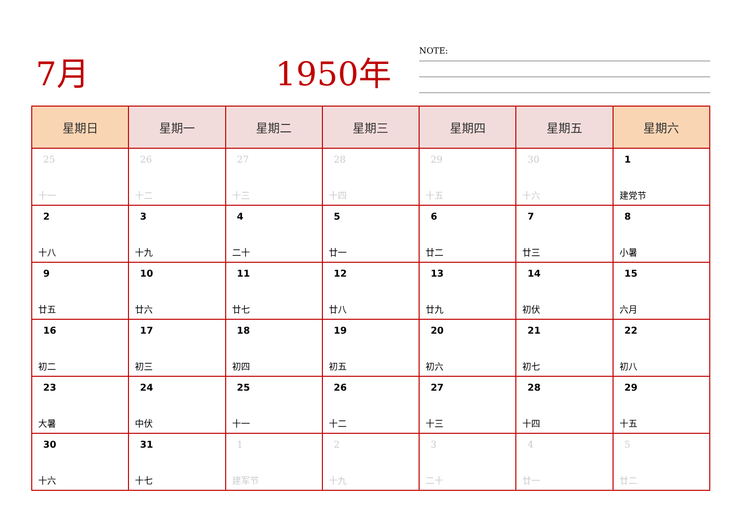7月 1950年 NOTE:
| 星期日 | 星期一 | 星期二 | 星期三 | 星期四 | 星期五 | 星期六 |
| --- | --- | --- | --- | --- | --- | --- |
| 25 十一 | 26 十二 | 27 十三 | 28 十四 | 29 十五 | 30 十六 | 1 建党节 |
| 2 十八 | 3 十九 | 4 二十 | 5 廿一 | 6 廿二 | 7 廿三 | 8 小暑 |
| 9 廿五 | 10 廿六 | 11 廿七 | 12 廿八 | 13 廿九 | 14 初伏 | 15 六月 |
| 16 初二 | 17 初三 | 18 初四 | 19 初五 | 20 初六 | 21 初七 | 22 初八 |
| 23 大暑 | 24 中伏 | 25 十一 | 26 十二 | 27 十三 | 28 十四 | 29 十五 |
| 30 十六 | 31 十七 | 1 建军节 | 2 十九 | 3 二十 | 4 廿一 | 5 廿二 |